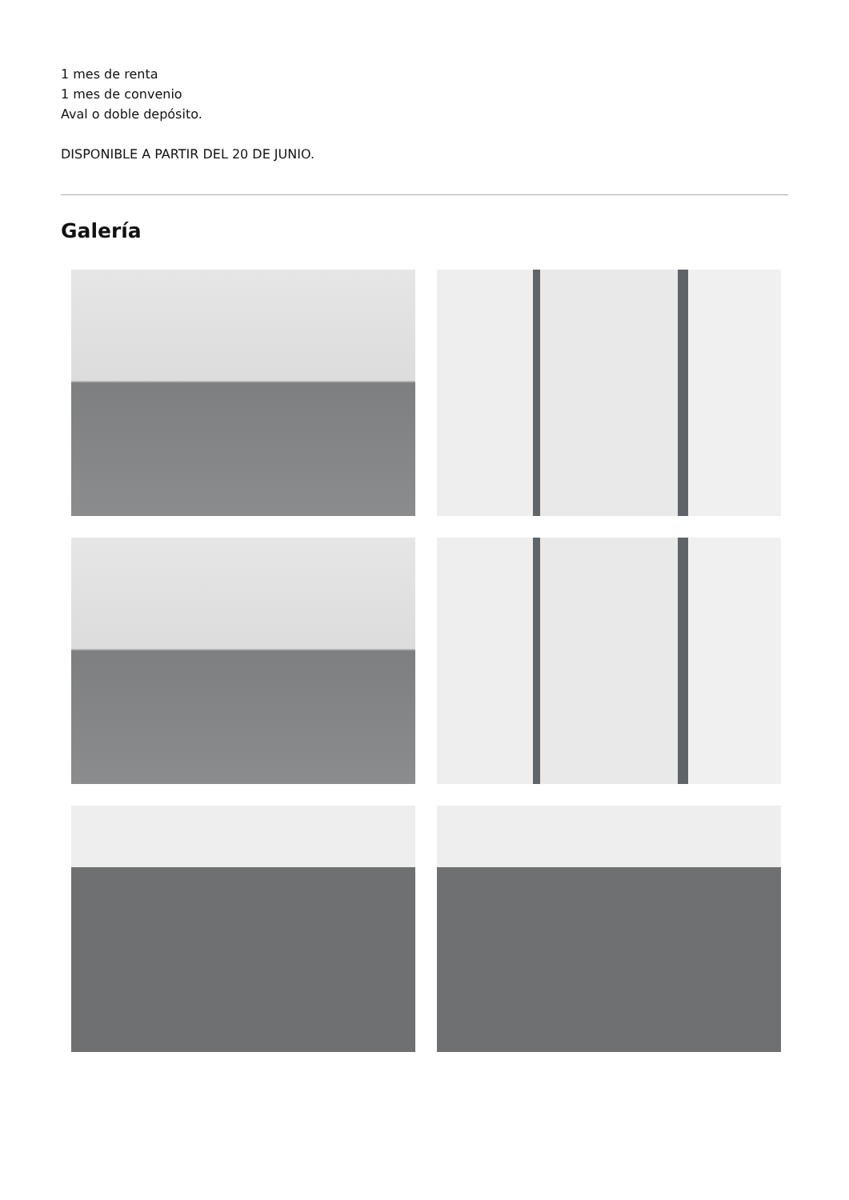1 mes de renta
1 mes de convenio
Aval o doble depósito.
DISPONIBLE A PARTIR DEL 20 DE JUNIO.
Galería